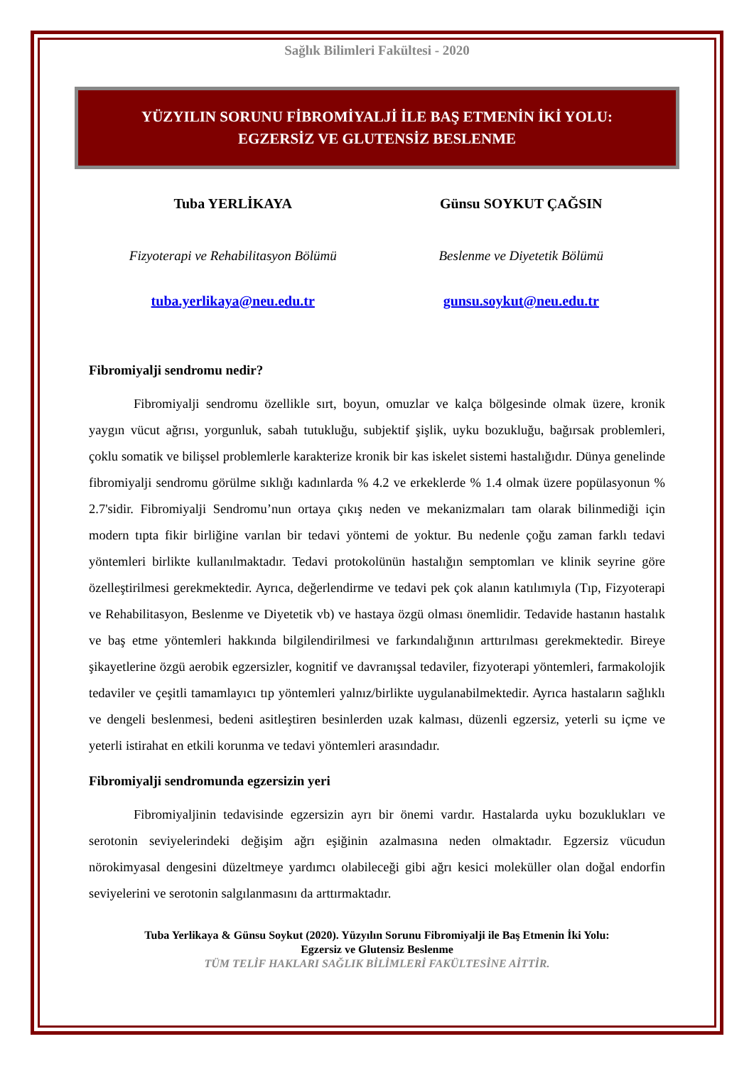Sağlık Bilimleri Fakültesi - 2020
YÜZYILIN SORUNU FİBROMİYALJİ İLE BAŞ ETMENİN İKİ YOLU:
EGZERSİZ VE GLUTENSİZ BESLENME
Tuba YERLİKAYA
Fizyoterapi ve Rehabilitasyon Bölümü
tuba.yerlikaya@neu.edu.tr
Günsu SOYKUT ÇAĞSIN
Beslenme ve Diyetetik Bölümü
gunsu.soykut@neu.edu.tr
Fibromiyalji sendromu nedir?
Fibromiyalji sendromu özellikle sırt, boyun, omuzlar ve kalça bölgesinde olmak üzere, kronik yaygın vücut ağrısı, yorgunluk, sabah tutukluğu, subjektif şişlik, uyku bozukluğu, bağırsak problemleri, çoklu somatik ve bilişsel problemlerle karakterize kronik bir kas iskelet sistemi hastalığıdır. Dünya genelinde fibromiyalji sendromu görülme sıklığı kadınlarda % 4.2 ve erkeklerde % 1.4 olmak üzere popülasyonun % 2.7'sidir. Fibromiyalji Sendromu’nun ortaya çıkış neden ve mekanizmaları tam olarak bilinmediği için modern tıpta fikir birliğine varılan bir tedavi yöntemi de yoktur. Bu nedenle çoğu zaman farklı tedavi yöntemleri birlikte kullanılmaktadır. Tedavi protokolünün hastalığın semptomları ve klinik seyrine göre özelleştirilmesi gerekmektedir. Ayrıca, değerlendirme ve tedavi pek çok alanın katılımıyla (Tıp, Fizyoterapi ve Rehabilitasyon, Beslenme ve Diyetetik vb) ve hastaya özgü olması önemlidir. Tedavide hastanın hastalık ve baş etme yöntemleri hakkında bilgilendirilmesi ve farkındalığının arttırılması gerekmektedir. Bireye şikayetlerine özgü aerobik egzersizler, kognitif ve davranışsal tedaviler, fizyoterapi yöntemleri, farmakolojik tedaviler ve çeşitli tamamlayıcı tıp yöntemleri yalnız/birlikte uygulanabilmektedir. Ayrıca hastaların sağlıklı ve dengeli beslenmesi, bedeni asitleştiren besinlerden uzak kalması, düzenli egzersiz, yeterli su içme ve yeterli istirahat en etkili korunma ve tedavi yöntemleri arasındadır.
Fibromiyalji sendromunda egzersizin yeri
Fibromiyaljinin tedavisinde egzersizin ayrı bir önemi vardır. Hastalarda uyku bozuklukları ve serotonin seviyelerindeki değişim ağrı eşiğinin azalmasına neden olmaktadır. Egzersiz vücudun nörokimyasal dengesini düzeltmeye yardımcı olabileceği gibi ağrı kesici moleküller olan doğal endorfin seviyelerini ve serotonin salgılanmasını da arttırmaktadır.
Tuba Yerlikaya & Günsu Soykut (2020). Yüzyılın Sorunu Fibromiyalji ile Baş Etmenin İki Yolu:
Egzersiz ve Glutensiz Beslenme
TÜM TELİF HAKLARI SAĞLIK BİLİMLERİ FAKÜLTESİNE AİTTİR.